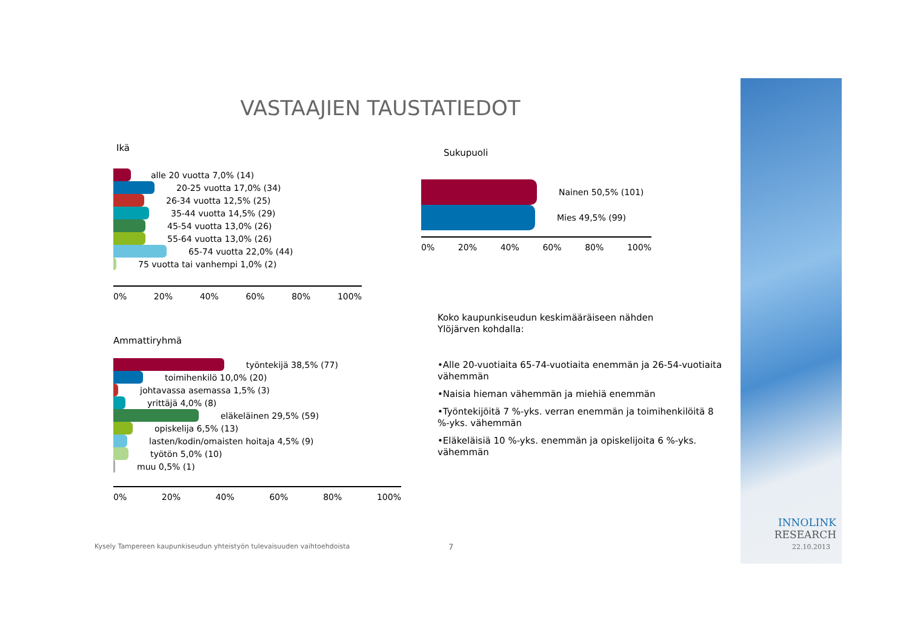VASTAAJIEN TAUSTATIEDOT
Ikä
alle 20 vuotta 7,0% (14)
20-25 vuotta 17,0% (34)
26-34 vuotta 12,5% (25)
35-44 vuotta 14,5% (29)
45-54 vuotta 13,0% (26)
55-64 vuotta 13,0% (26)
65-74 vuotta 22,0% (44)
75 vuotta tai vanhempi 1,0% (2)
0% 20% 40% 60% 80% 100%
Ammattiryhmä
työntekijä 38,5% (77)
toimihenkilö 10,0% (20)
johtavassa asemassa 1,5% (3)
yrittäjä 4,0% (8)
eläkeläinen 29,5% (59)
opiskelija 6,5% (13)
lasten/kodin/omaisten hoitaja 4,5% (9)
työtön 5,0% (10)
muu 0,5% (1)
0% 20% 40% 60% 80% 100%
Sukupuoli
Nainen 50,5% (101)
Mies 49,5% (99)
0% 20% 40% 60% 80% 100%
Koko kaupunkiseudun keskimääräiseen nähden
Ylöjärven kohdalla:
•Alle 20-vuotiaita 65-74-vuotiaita enemmän ja 26-54-vuotiaita vähemmän
•Naisia hieman vähemmän ja miehiä enemmän
•Työntekijöitä 7 %-yks. verran enemmän ja toimihenkilöitä 8 %-yks. vähemmän
•Eläkeläisiä 10 %-yks. enemmän ja opiskelijoita 6 %-yks. vähemmän
Kysely Tampereen kaupunkiseudun yhteistyön tulevaisuuden vaihtoehdoista
7
INNOLINK
RESEARCH
22.10.2013